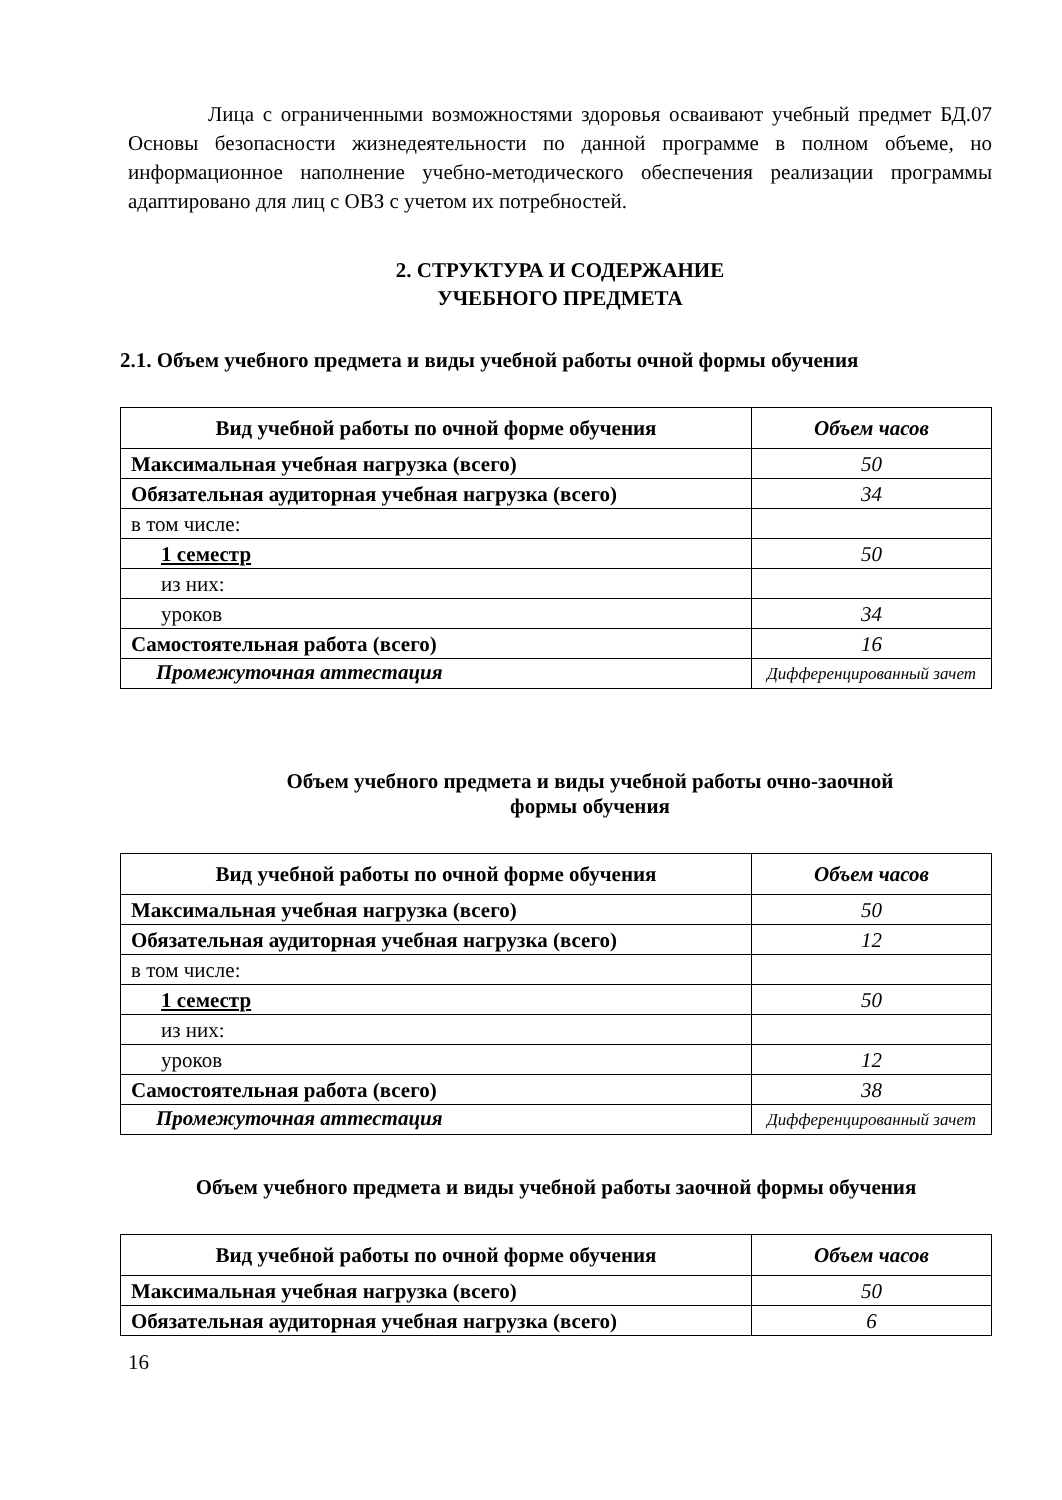Лица с ограниченными возможностями здоровья осваивают учебный предмет БД.07 Основы безопасности жизнедеятельности по данной программе в полном объеме, но информационное наполнение учебно-методического обеспечения реализации программы адаптировано для лиц с ОВЗ с учетом их потребностей.
2. СТРУКТУРА И СОДЕРЖАНИЕ
УЧЕБНОГО ПРЕДМЕТА
2.1. Объем учебного предмета и виды учебной работы очной формы обучения
| Вид учебной работы по очной форме обучения | Объем часов |
| --- | --- |
| Максимальная учебная нагрузка (всего) | 50 |
| Обязательная аудиторная учебная нагрузка (всего) | 34 |
| в том числе: | |
| 1 семестр | 50 |
| из них: | |
| уроков | 34 |
| Самостоятельная работа (всего) | 16 |
| Промежуточная аттестация | Дифференцированный зачет |
Объем учебного предмета и виды учебной работы очно-заочной
формы обучения
| Вид учебной работы по очной форме обучения | Объем часов |
| --- | --- |
| Максимальная учебная нагрузка (всего) | 50 |
| Обязательная аудиторная учебная нагрузка (всего) | 12 |
| в том числе: | |
| 1 семестр | 50 |
| из них: | |
| уроков | 12 |
| Самостоятельная работа (всего) | 38 |
| Промежуточная аттестация | Дифференцированный зачет |
Объем учебного предмета и виды учебной работы заочной формы обучения
| Вид учебной работы по очной форме обучения | Объем часов |
| --- | --- |
| Максимальная учебная нагрузка (всего) | 50 |
| Обязательная аудиторная учебная нагрузка (всего) | 6 |
16